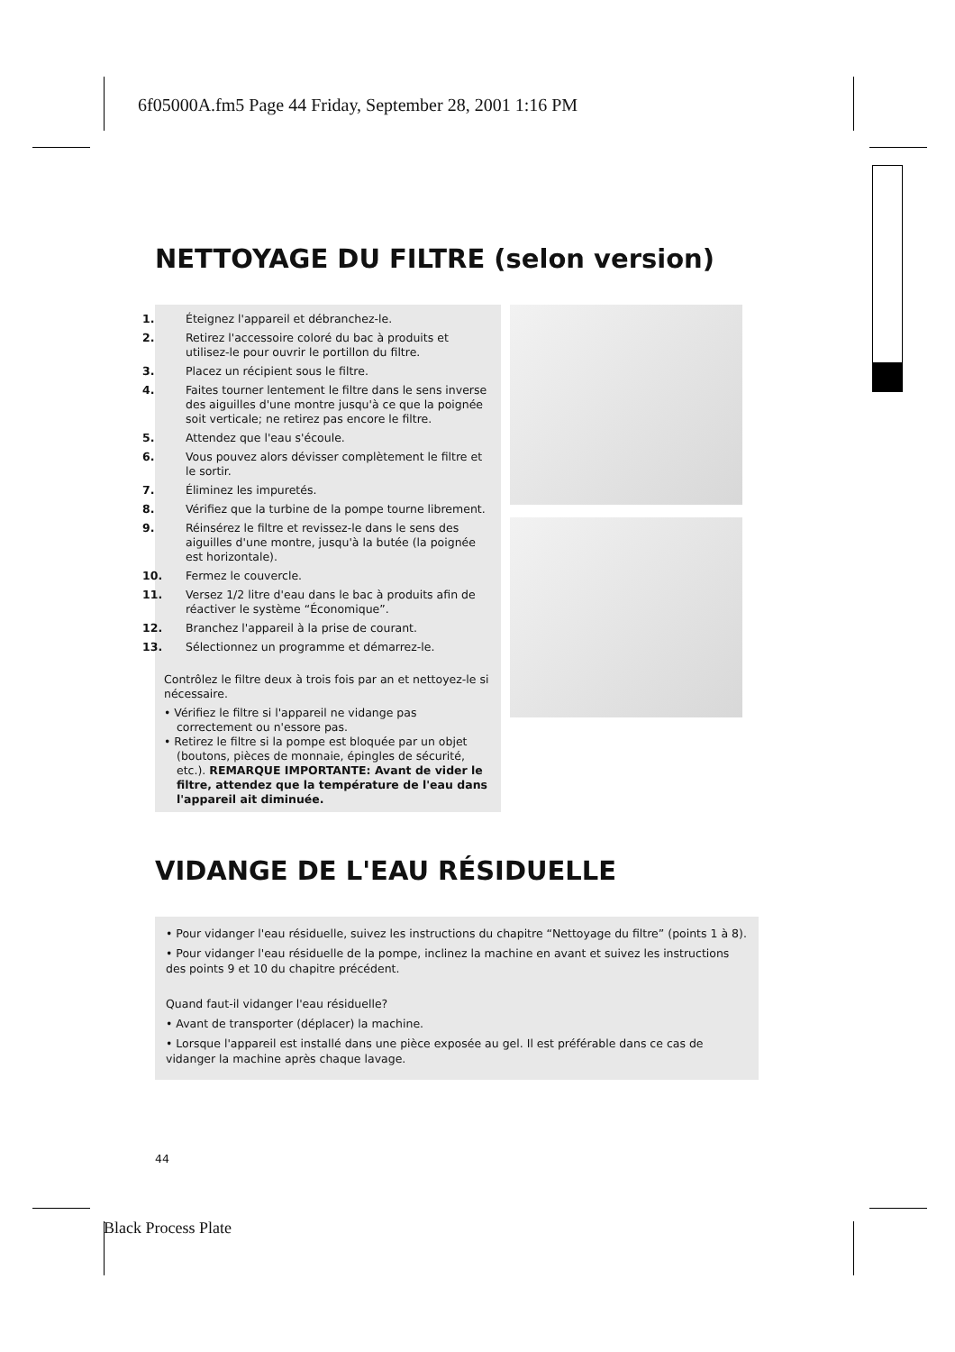6f05000A.fm5 Page 44 Friday, September 28, 2001 1:16 PM
NETTOYAGE DU FILTRE (selon version)
1. Éteignez l'appareil et débranchez-le.
2. Retirez l'accessoire coloré du bac à produits et utilisez-le pour ouvrir le portillon du filtre.
3. Placez un récipient sous le filtre.
4. Faites tourner lentement le filtre dans le sens inverse des aiguilles d'une montre jusqu'à ce que la poignée soit verticale; ne retirez pas encore le filtre.
5. Attendez que l'eau s'écoule.
6. Vous pouvez alors dévisser complètement le filtre et le sortir.
7. Éliminez les impuretés.
8. Vérifiez que la turbine de la pompe tourne librement.
9. Réinsérez le filtre et revissez-le dans le sens des aiguilles d'une montre, jusqu'à la butée (la poignée est horizontale).
10. Fermez le couvercle.
11. Versez 1/2 litre d'eau dans le bac à produits afin de réactiver le système “Économique”.
12. Branchez l'appareil à la prise de courant.
13. Sélectionnez un programme et démarrez-le.
Contrôlez le filtre deux à trois fois par an et nettoyez-le si nécessaire.
• Vérifiez le filtre si l'appareil ne vidange pas correctement ou n'essore pas.
• Retirez le filtre si la pompe est bloquée par un objet (boutons, pièces de monnaie, épingles de sécurité, etc.). REMARQUE IMPORTANTE: Avant de vider le filtre, attendez que la température de l'eau dans l'appareil ait diminuée.
VIDANGE DE L'EAU RÉSIDUELLE
• Pour vidanger l'eau résiduelle, suivez les instructions du chapitre “Nettoyage du filtre” (points 1 à 8).
• Pour vidanger l'eau résiduelle de la pompe, inclinez la machine en avant et suivez les instructions des points 9 et 10 du chapitre précédent.
Quand faut-il vidanger l'eau résiduelle?
• Avant de transporter (déplacer) la machine.
• Lorsque l'appareil est installé dans une pièce exposée au gel. Il est préférable dans ce cas de vidanger la machine après chaque lavage.
44
Black Process Plate